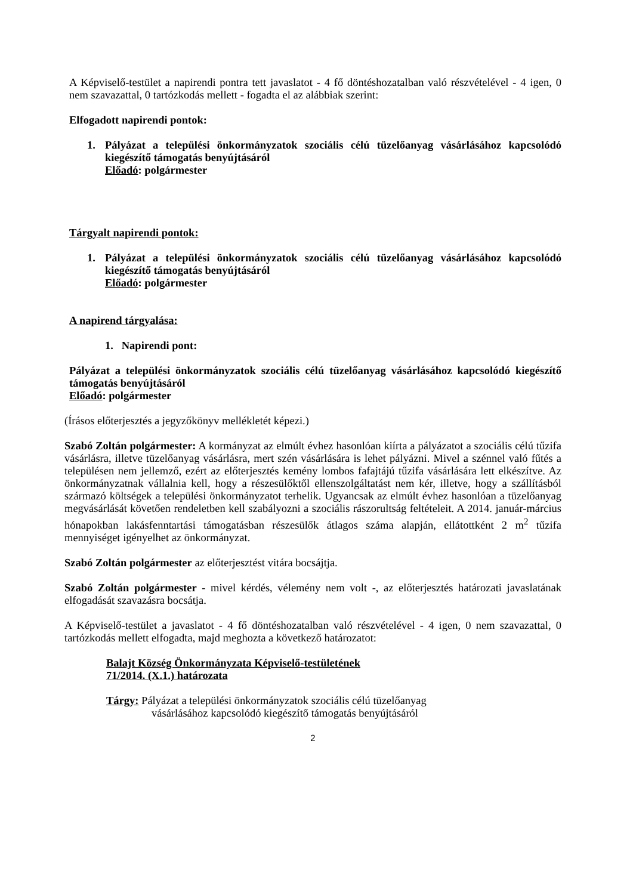A Képviselő-testület a napirendi pontra tett javaslatot - 4 fő döntéshozatalban való részvételével - 4 igen, 0 nem szavazattal, 0 tartózkodás mellett - fogadta el az alábbiak szerint:
Elfogadott napirendi pontok:
1. Pályázat a települési önkormányzatok szociális célú tüzelőanyag vásárlásához kapcsolódó kiegészítő támogatás benyújtásáról
Előadó: polgármester
Tárgyalt napirendi pontok:
1. Pályázat a települési önkormányzatok szociális célú tüzelőanyag vásárlásához kapcsolódó kiegészítő támogatás benyújtásáról
Előadó: polgármester
A napirend tárgyalása:
1. Napirendi pont:
Pályázat a települési önkormányzatok szociális célú tüzelőanyag vásárlásához kapcsolódó kiegészítő támogatás benyújtásáról
Előadó: polgármester
(Írásos előterjesztés a jegyzőkönyv mellékletét képezi.)
Szabó Zoltán polgármester: A kormányzat az elmúlt évhez hasonlóan kiírta a pályázatot a szociális célú tűzifa vásárlásra, illetve tüzelőanyag vásárlásra, mert szén vásárlására is lehet pályázni. Mivel a szénnel való fűtés a településen nem jellemző, ezért az előterjesztés kemény lombos fafajtájú tűzifa vásárlására lett elkészítve. Az önkormányzatnak vállalnia kell, hogy a részesülőktől ellenszolgáltatást nem kér, illetve, hogy a szállításból származó költségek a települési önkormányzatot terhelik. Ugyancsak az elmúlt évhez hasonlóan a tüzelőanyag megvásárlását követően rendeletben kell szabályozni a szociális rászorultság feltételeit. A 2014. január-március hónapokban lakásfenntartási támogatásban részesülők átlagos száma alapján, ellátottként 2 m<sup>2</sup> tűzifa mennyiséget igényelhet az önkormányzat.
Szabó Zoltán polgármester az előterjesztést vitára bocsájtja.
Szabó Zoltán polgármester - mivel kérdés, vélemény nem volt -, az előterjesztés határozati javaslatának elfogadását szavazásra bocsátja.
A Képviselő-testület a javaslatot - 4 fő döntéshozatalban való részvételével - 4 igen, 0 nem szavazattal, 0 tartózkodás mellett elfogadta, majd meghozta a következő határozatot:
Balajt Község Önkormányzata Képviselő-testületének
71/2014. (X.1.) határozata
Tárgy: Pályázat a települési önkormányzatok szociális célú tüzelőanyag
vásárlásához kapcsolódó kiegészítő támogatás benyújtásáról
2